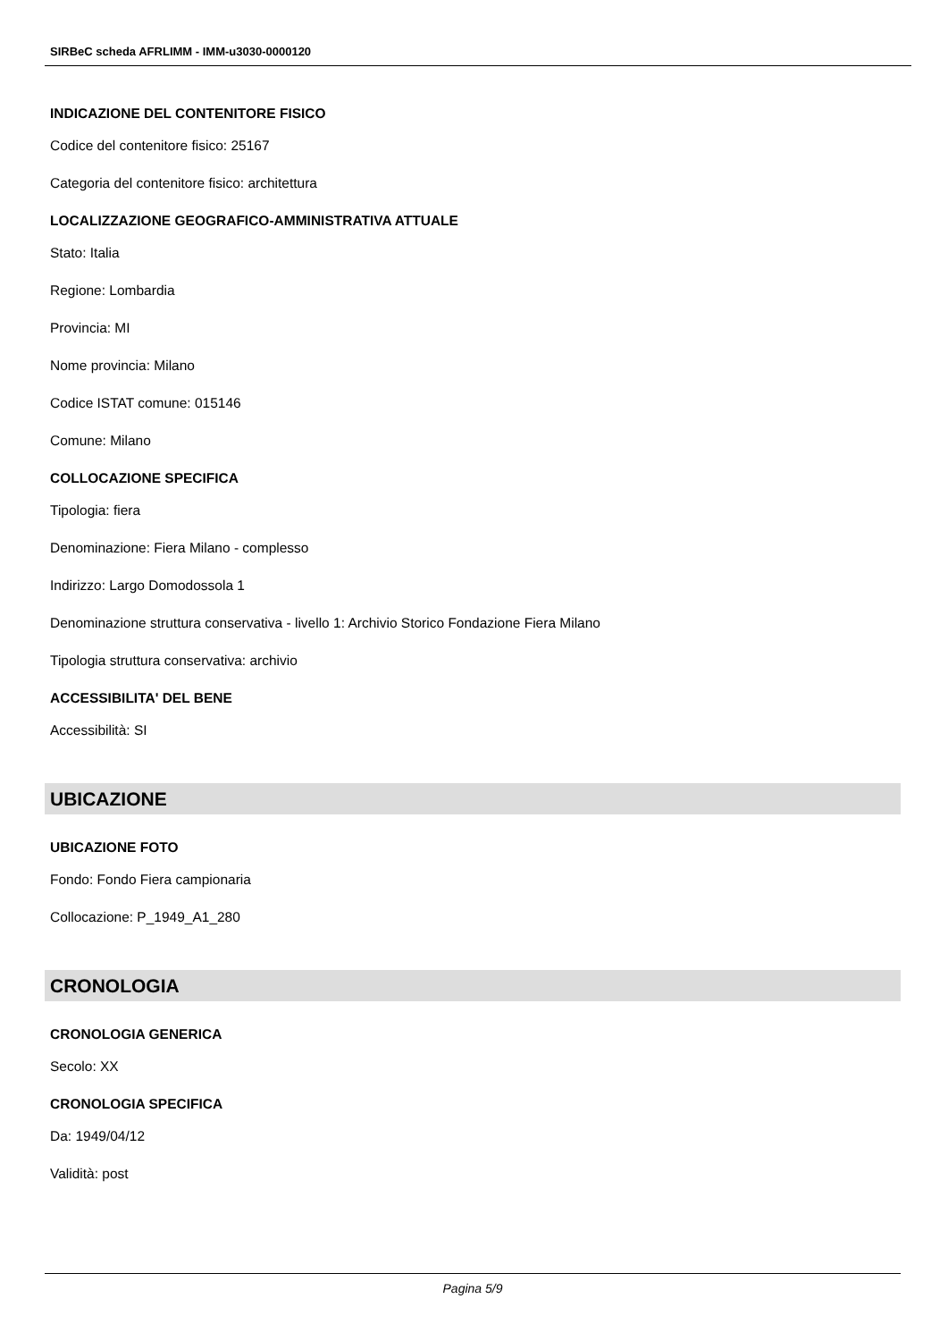SIRBeC scheda AFRLIMM - IMM-u3030-0000120
INDICAZIONE DEL CONTENITORE FISICO
Codice del contenitore fisico: 25167
Categoria del contenitore fisico: architettura
LOCALIZZAZIONE GEOGRAFICO-AMMINISTRATIVA ATTUALE
Stato: Italia
Regione: Lombardia
Provincia: MI
Nome provincia: Milano
Codice ISTAT comune: 015146
Comune: Milano
COLLOCAZIONE SPECIFICA
Tipologia: fiera
Denominazione: Fiera Milano - complesso
Indirizzo: Largo Domodossola 1
Denominazione struttura conservativa - livello 1: Archivio Storico Fondazione Fiera Milano
Tipologia struttura conservativa: archivio
ACCESSIBILITA' DEL BENE
Accessibilità: SI
UBICAZIONE
UBICAZIONE FOTO
Fondo: Fondo Fiera campionaria
Collocazione: P_1949_A1_280
CRONOLOGIA
CRONOLOGIA GENERICA
Secolo: XX
CRONOLOGIA SPECIFICA
Da: 1949/04/12
Validità: post
Pagina 5/9